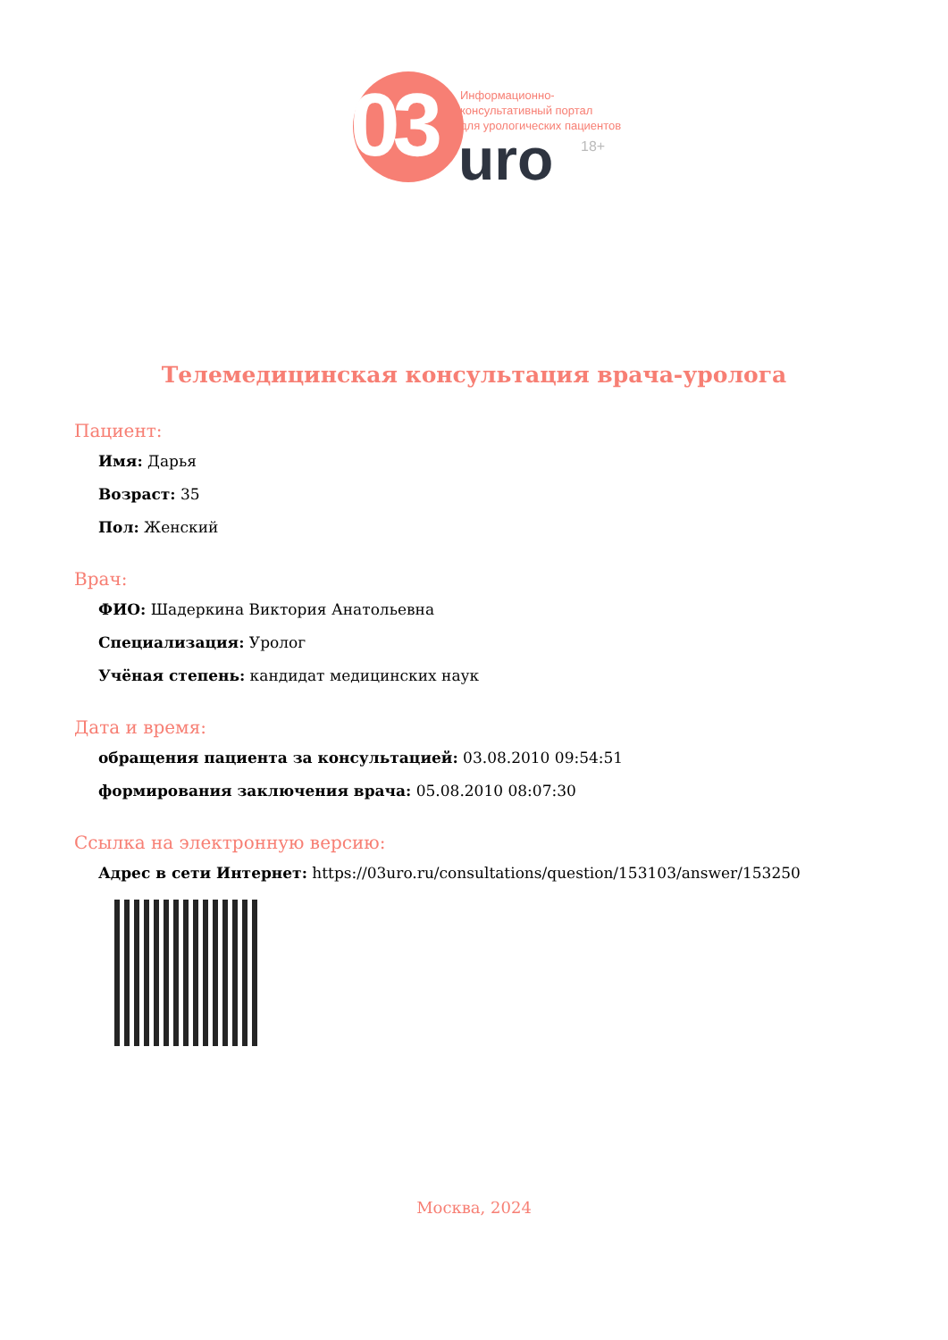03
Информационно-
консультативный портал
для урологических пациентов
uro 18+
Телемедицинская консультация врача-уролога
Пациент:
Имя: Дарья
Возраст: 35
Пол: Женский
Врач:
ФИО: Шадеркина Виктория Анатольевна
Специализация: Уролог
Учёная степень: кандидат медицинских наук
Дата и время:
обращения пациента за консультацией: 03.08.2010 09:54:51
формирования заключения врача: 05.08.2010 08:07:30
Ссылка на электронную версию:
Адрес в сети Интернет: https://03uro.ru/consultations/question/153103/answer/153250
Москва, 2024